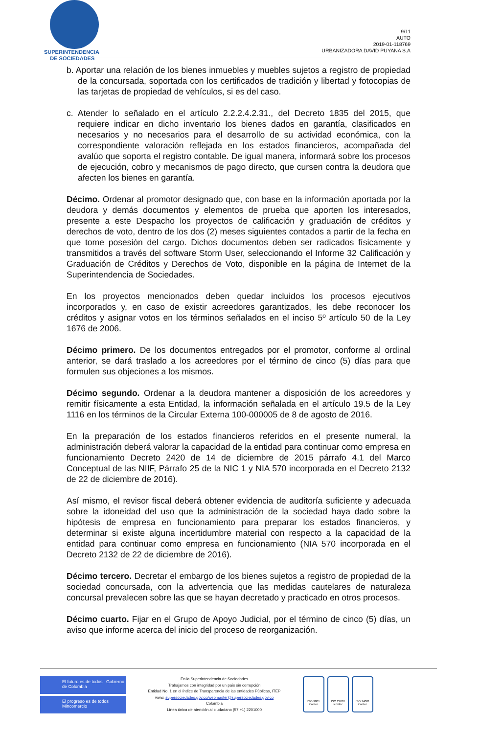SUPERINTENDENCIA
DE SOCIEDADES
9/11
AUTO
2019-01-118769
URBANIZADORA DAVID PUYANA S.A
b. Aportar una relación de los bienes inmuebles y muebles sujetos a registro de propiedad de la concursada, soportada con los certificados de tradición y libertad y fotocopias de las tarjetas de propiedad de vehículos, si es del caso.
c. Atender lo señalado en el artículo 2.2.2.4.2.31., del Decreto 1835 del 2015, que requiere indicar en dicho inventario los bienes dados en garantía, clasificados en necesarios y no necesarios para el desarrollo de su actividad económica, con la correspondiente valoración reflejada en los estados financieros, acompañada del avalúo que soporta el registro contable. De igual manera, informará sobre los procesos de ejecución, cobro y mecanismos de pago directo, que cursen contra la deudora que afecten los bienes en garantía.
Décimo. Ordenar al promotor designado que, con base en la información aportada por la deudora y demás documentos y elementos de prueba que aporten los interesados, presente a este Despacho los proyectos de calificación y graduación de créditos y derechos de voto, dentro de los dos (2) meses siguientes contados a partir de la fecha en que tome posesión del cargo. Dichos documentos deben ser radicados físicamente y transmitidos a través del software Storm User, seleccionando el Informe 32 Calificación y Graduación de Créditos y Derechos de Voto, disponible en la página de Internet de la Superintendencia de Sociedades.
En los proyectos mencionados deben quedar incluidos los procesos ejecutivos incorporados y, en caso de existir acreedores garantizados, les debe reconocer los créditos y asignar votos en los términos señalados en el inciso 5º artículo 50 de la Ley 1676 de 2006.
Décimo primero. De los documentos entregados por el promotor, conforme al ordinal anterior, se dará traslado a los acreedores por el término de cinco (5) días para que formulen sus objeciones a los mismos.
Décimo segundo. Ordenar a la deudora mantener a disposición de los acreedores y remitir físicamente a esta Entidad, la información señalada en el artículo 19.5 de la Ley 1116 en los términos de la Circular Externa 100-000005 de 8 de agosto de 2016.
En la preparación de los estados financieros referidos en el presente numeral, la administración deberá valorar la capacidad de la entidad para continuar como empresa en funcionamiento Decreto 2420 de 14 de diciembre de 2015 párrafo 4.1 del Marco Conceptual de las NIIF, Párrafo 25 de la NIC 1 y NIA 570 incorporada en el Decreto 2132 de 22 de diciembre de 2016).
Así mismo, el revisor fiscal deberá obtener evidencia de auditoría suficiente y adecuada sobre la idoneidad del uso que la administración de la sociedad haya dado sobre la hipótesis de empresa en funcionamiento para preparar los estados financieros, y determinar si existe alguna incertidumbre material con respecto a la capacidad de la entidad para continuar como empresa en funcionamiento (NIA 570 incorporada en el Decreto 2132 de 22 de diciembre de 2016).
Décimo tercero. Decretar el embargo de los bienes sujetos a registro de propiedad de la sociedad concursada, con la advertencia que las medidas cautelares de naturaleza concursal prevalecen sobre las que se hayan decretado y practicado en otros procesos.
Décimo cuarto. Fijar en el Grupo de Apoyo Judicial, por el término de cinco (5) días, un aviso que informe acerca del inicio del proceso de reorganización.
El futuro es de todos Gobierno de Colombia
El progreso es de todos Mincomercio
En la Superintendencia de Sociedades
Trabajamos con integridad por un país sin corrupción
Entidad No. 1 en el índice de Transparencia de las entidades Públicas, ITEP
www. supersociedades.gov.co/webmaster@supersociedades.gov.co
Colombia
Línea única de atención al ciudadano (57 +1) 2201000
ISO 9001
icontec
ISO 27001
icontec
ISO 14001
icontec